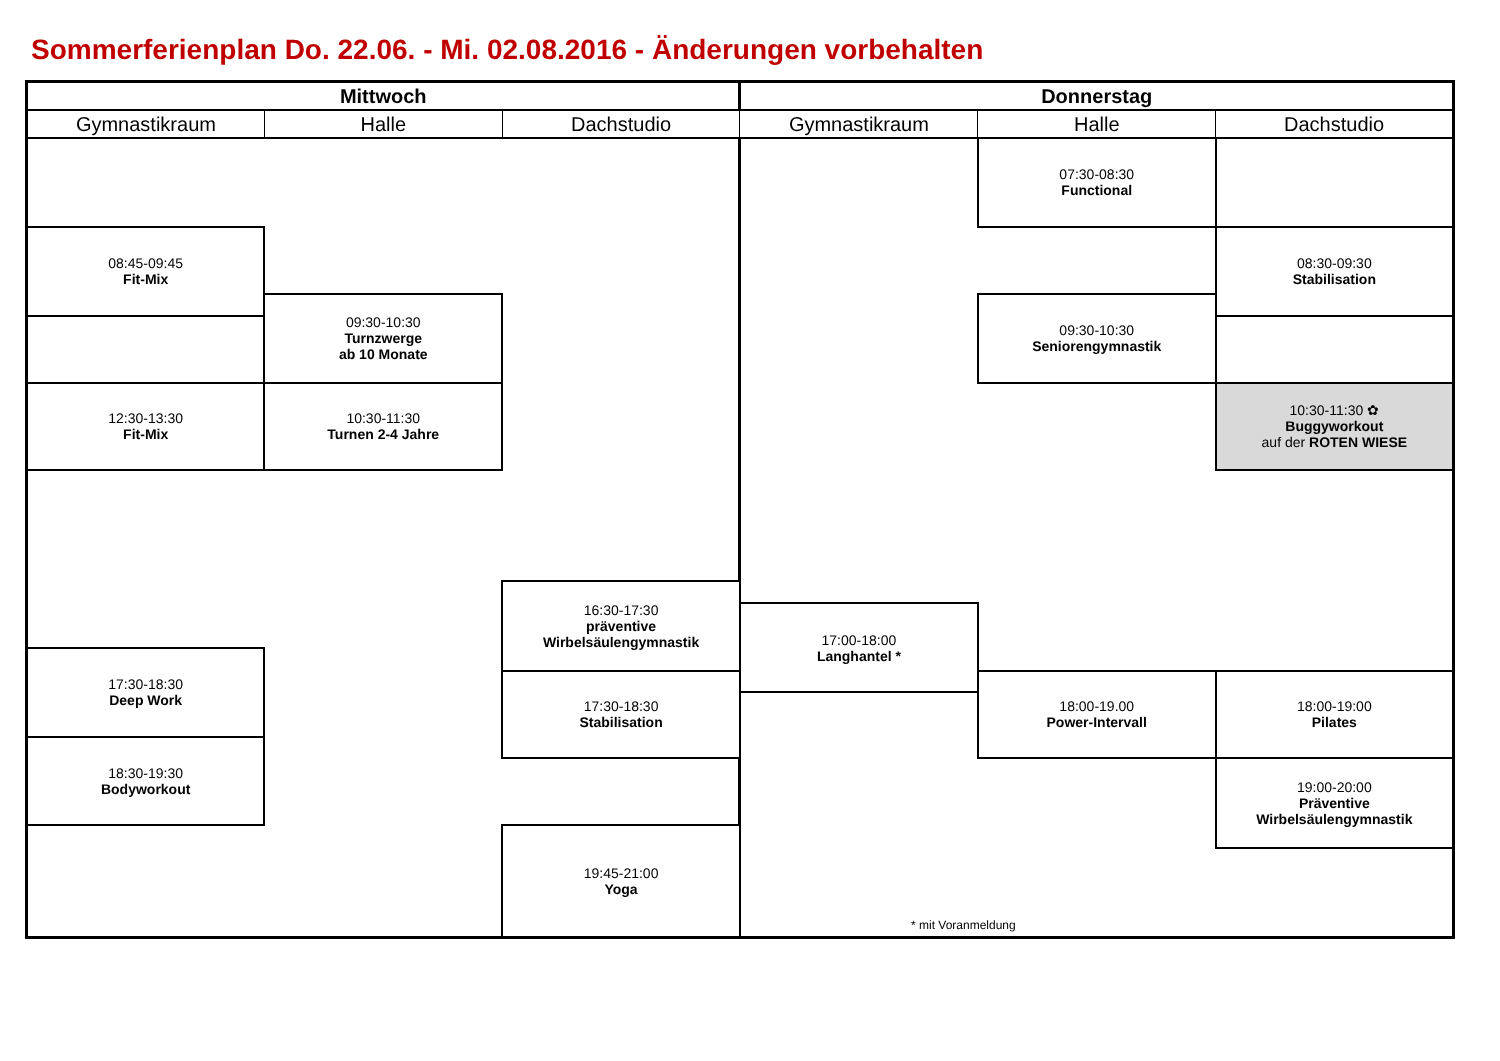Sommerferienplan Do. 22.06. - Mi. 02.08.2016 - Änderungen vorbehalten
| Mittwoch | | | Donnerstag | | |
| --- | --- | --- | --- | --- | --- |
| Gymnastikraum | Halle | Dachstudio | Gymnastikraum | Halle | Dachstudio |
| | | | | 07:30-08:30 Functional | |
| 08:45-09:45 Fit-Mix | | | | | 08:30-09:30 Stabilisation |
| | 09:30-10:30 Turnzwerge ab 10 Monate | | | 09:30-10:30 Seniorengymnastik | |
| 12:30-13:30 Fit-Mix | 10:30-11:30 Turnen 2-4 Jahre | | | | 10:30-11:30 ✿ Buggyworkout auf der ROTEN WIESE |
| | | 16:30-17:30 präventive Wirbelsäulengymnastik | | | |
| | | | 17:00-18:00 Langhantel * | | |
| 17:30-18:30 Deep Work | | | | | |
| | | 17:30-18:30 Stabilisation | | 18:00-19.00 Power-Intervall | 18:00-19:00 Pilates |
| 18:30-19:30 Bodyworkout | | | | | |
| | | | | | 19:00-20:00 Präventive Wirbelsäulengymnastik |
| | | 19:45-21:00 Yoga | | | |
| | | | * mit Voranmeldung | | |